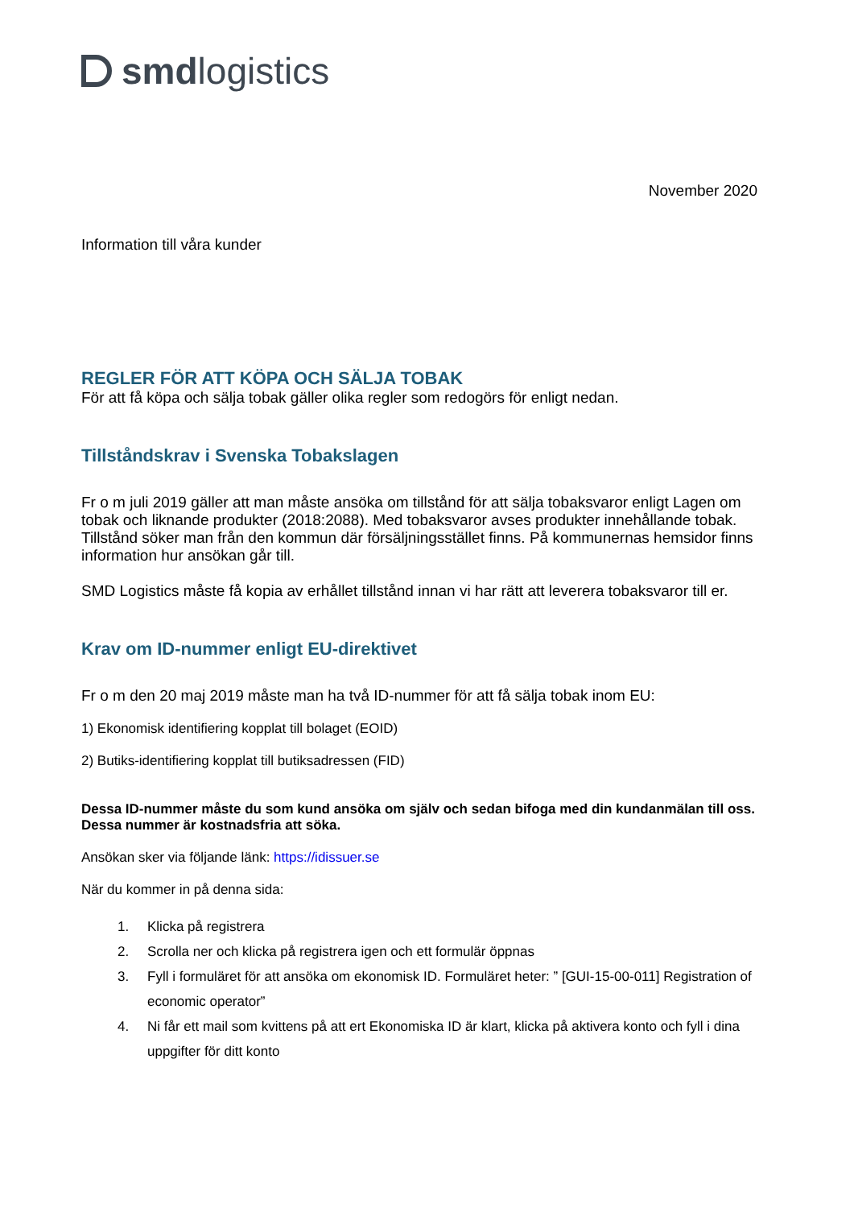smd logistics
November 2020
Information till våra kunder
REGLER FÖR ATT KÖPA OCH SÄLJA TOBAK
För att få köpa och sälja tobak gäller olika regler som redogörs för enligt nedan.
Tillståndskrav i Svenska Tobakslagen
Fr o m juli 2019 gäller att man måste ansöka om tillstånd för att sälja tobaksvaror enligt Lagen om tobak och liknande produkter (2018:2088). Med tobaksvaror avses produkter innehållande tobak.
Tillstånd söker man från den kommun där försäljningsstället finns. På kommunernas hemsidor finns information hur ansökan går till.
SMD Logistics måste få kopia av erhållet tillstånd innan vi har rätt att leverera tobaksvaror till er.
Krav om ID-nummer enligt EU-direktivet
Fr o m den 20 maj 2019 måste man ha två ID-nummer för att få sälja tobak inom EU:
1) Ekonomisk identifiering kopplat till bolaget (EOID)
2) Butiks-identifiering kopplat till butiksadressen (FID)
Dessa ID-nummer måste du som kund ansöka om själv och sedan bifoga med din kundanmälan till oss. Dessa nummer är kostnadsfria att söka.
Ansökan sker via följande länk: https://idissuer.se
När du kommer in på denna sida:
1. Klicka på registrera
2. Scrolla ner och klicka på registrera igen och ett formulär öppnas
3. Fyll i formuläret för att ansöka om ekonomisk ID. Formuläret heter: ” [GUI-15-00-011] Registration of economic operator”
4. Ni får ett mail som kvittens på att ert Ekonomiska ID är klart, klicka på aktivera konto och fyll i dina uppgifter för ditt konto